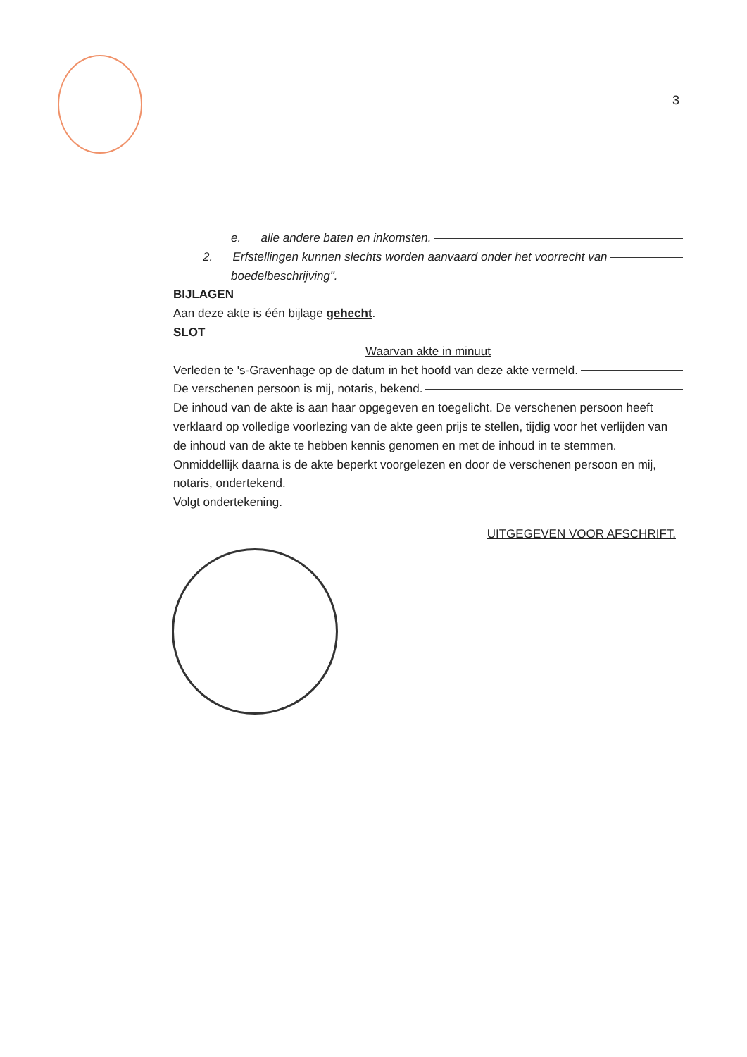3
e. alle andere baten en inkomsten.
2. Erfstellingen kunnen slechts worden aanvaard onder het voorrecht van
boedelbeschrijving".
BIJLAGEN
Aan deze akte is één bijlage gehecht.
SLOT
Waarvan akte in minuut
Verleden te 's-Gravenhage op de datum in het hoofd van deze akte vermeld.
De verschenen persoon is mij, notaris, bekend.
De inhoud van de akte is aan haar opgegeven en toegelicht. De verschenen persoon heeft verklaard op volledige voorlezing van de akte geen prijs te stellen, tijdig voor het verlijden van de inhoud van de akte te hebben kennis genomen en met de inhoud in te stemmen. Onmiddellijk daarna is de akte beperkt voorgelezen en door de verschenen persoon en mij, notaris, ondertekend.
Volgt ondertekening.
UITGEGEVEN VOOR AFSCHRIFT.